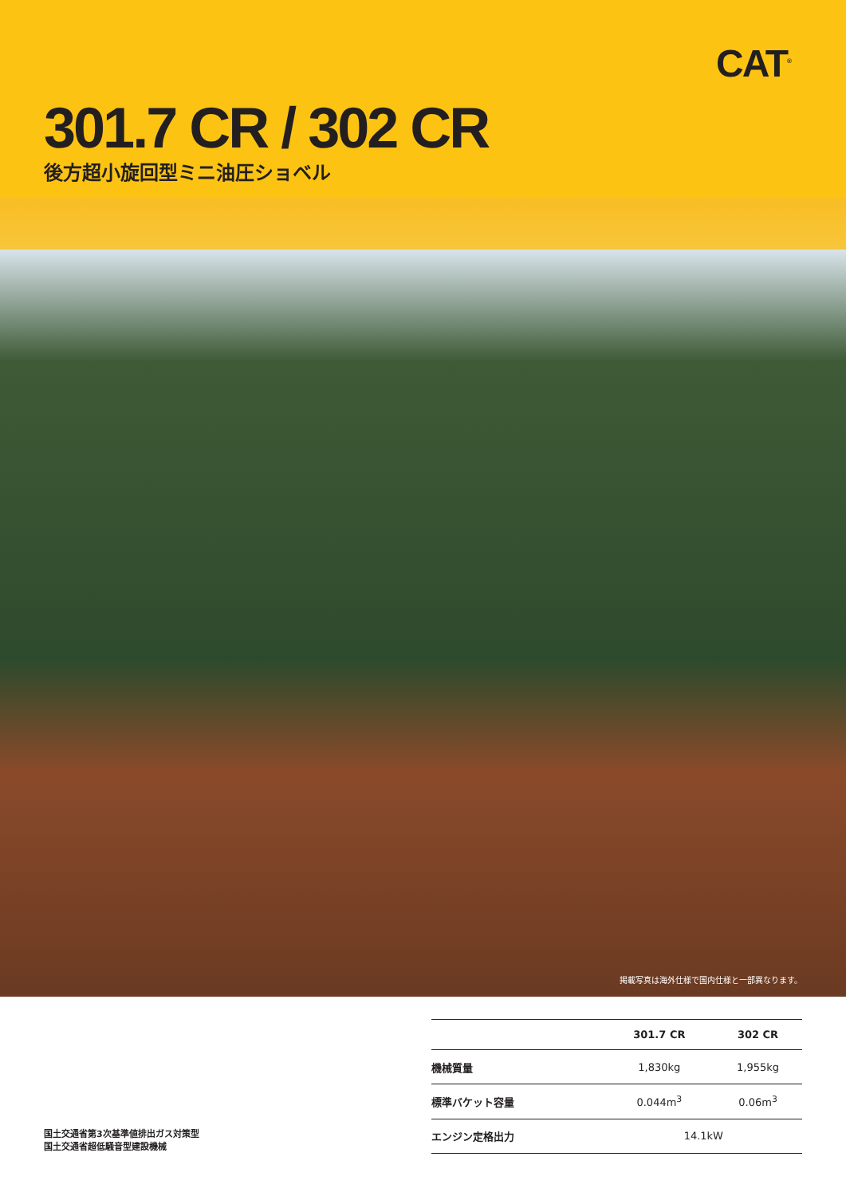CAT<sup>®</sup>
301.7 CR / 302 CR
後方超小旋回型ミニ油圧ショベル
掲載写真は海外仕様で国内仕様と一部異なります。
国土交通省第3次基準値排出ガス対策型
国土交通省超低騒音型建設機械
| | 301.7 CR | 302 CR |
| --- | --- | --- |
| 機械質量 | 1,830kg | 1,955kg |
| 標準バケット容量 | 0.044m<sup>3</sup> | 0.06m<sup>3</sup> |
| エンジン定格出力 | 14.1kW | |